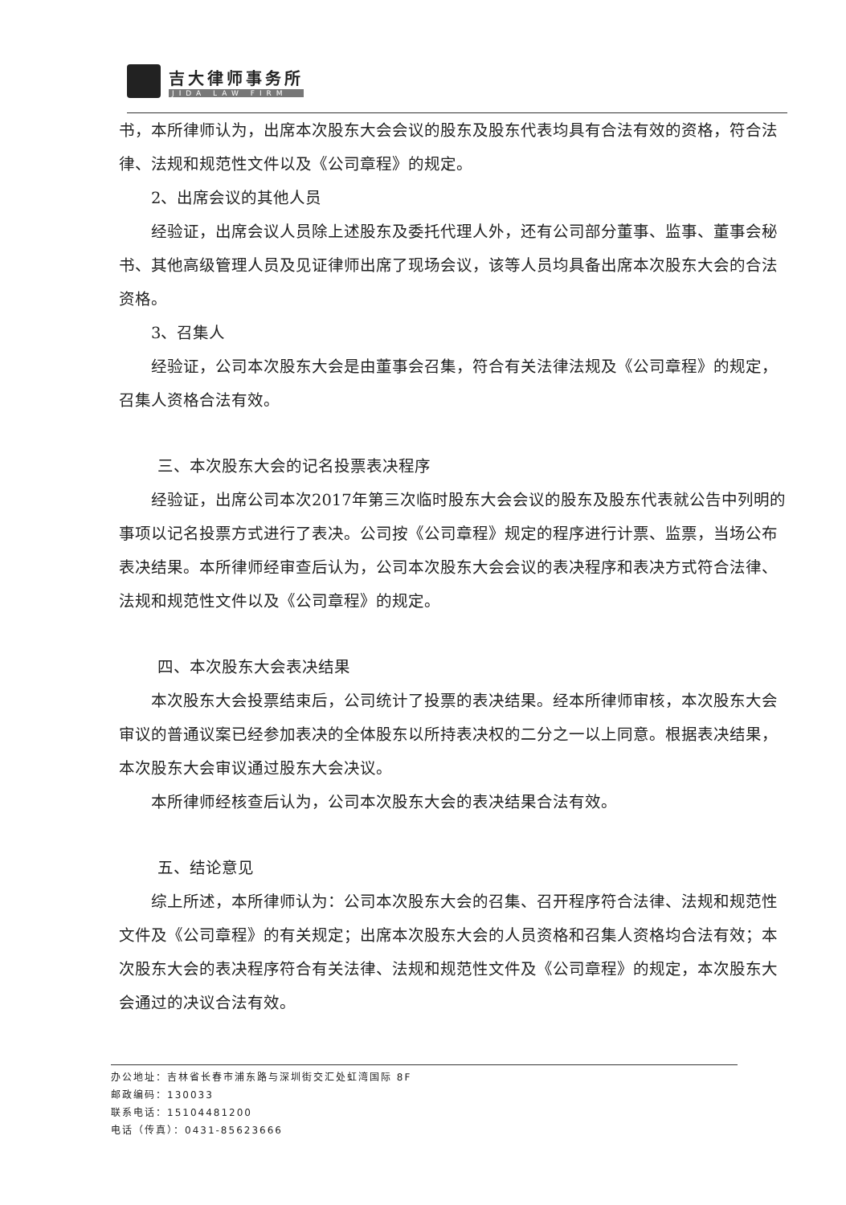吉大律师事务所
JIDA LAW FIRM
书，本所律师认为，出席本次股东大会会议的股东及股东代表均具有合法有效的资格，符合法律、法规和规范性文件以及《公司章程》的规定。
2、出席会议的其他人员
经验证，出席会议人员除上述股东及委托代理人外，还有公司部分董事、监事、董事会秘书、其他高级管理人员及见证律师出席了现场会议，该等人员均具备出席本次股东大会的合法资格。
3、召集人
经验证，公司本次股东大会是由董事会召集，符合有关法律法规及《公司章程》的规定，召集人资格合法有效。
三、本次股东大会的记名投票表决程序
经验证，出席公司本次2017年第三次临时股东大会会议的股东及股东代表就公告中列明的事项以记名投票方式进行了表决。公司按《公司章程》规定的程序进行计票、监票，当场公布表决结果。本所律师经审查后认为，公司本次股东大会会议的表决程序和表决方式符合法律、法规和规范性文件以及《公司章程》的规定。
四、本次股东大会表决结果
本次股东大会投票结束后，公司统计了投票的表决结果。经本所律师审核，本次股东大会审议的普通议案已经参加表决的全体股东以所持表决权的二分之一以上同意。根据表决结果，本次股东大会审议通过股东大会决议。
本所律师经核查后认为，公司本次股东大会的表决结果合法有效。
五、结论意见
综上所述，本所律师认为：公司本次股东大会的召集、召开程序符合法律、法规和规范性文件及《公司章程》的有关规定；出席本次股东大会的人员资格和召集人资格均合法有效；本次股东大会的表决程序符合有关法律、法规和规范性文件及《公司章程》的规定，本次股东大会通过的决议合法有效。
办公地址：吉林省长春市浦东路与深圳街交汇处虹湾国际 8F
邮政编码：130033
联系电话：15104481200
电话（传真）：0431-85623666